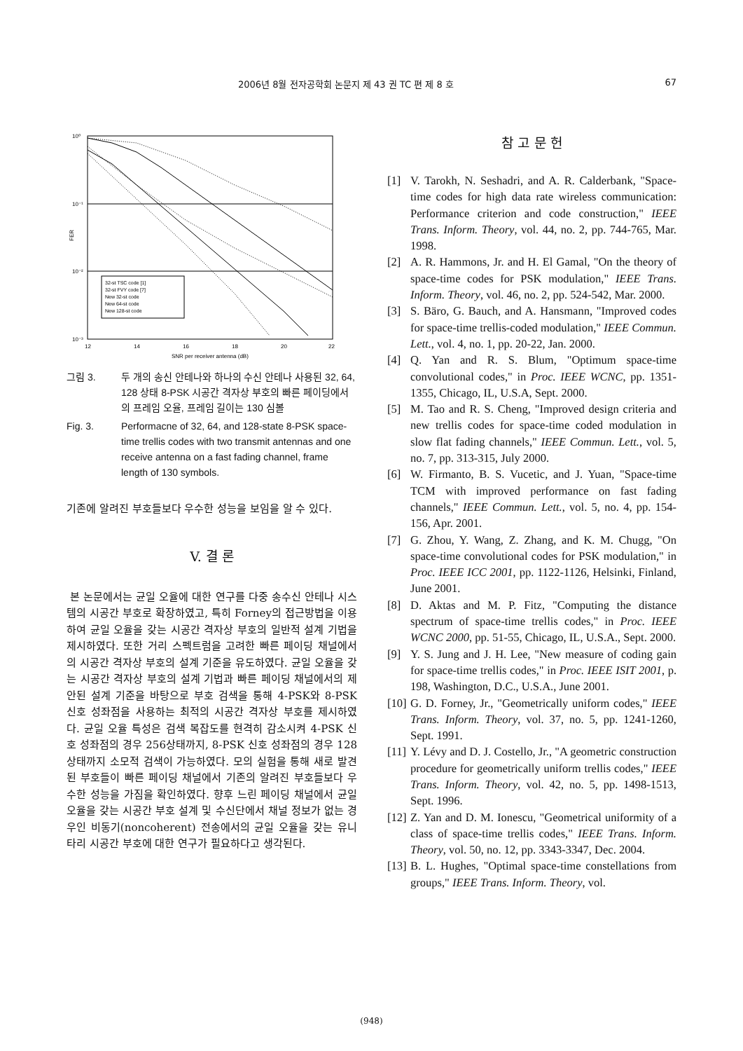2006년 8월 전자공학회 논문지 제 43 권 TC 편 제 8 호 67
10⁰
10⁻¹
10⁻²
10⁻³
FER
32-st TSC code [1]
32-st FVY code [7]
New 32-st code
New 64-st code
New 128-st code
12
14
16
18
20
22
SNR per receiver antenna (dB)
그림 3. 두 개의 송신 안테나와 하나의 수신 안테나 사용된 32, 64, 128 상태 8-PSK 시공간 격자상 부호의 빠른 페이딩에서의 프레임 오율, 프레임 길이는 130 심볼
Fig. 3. Performacne of 32, 64, and 128-state 8-PSK space-time trellis codes with two transmit antennas and one receive antenna on a fast fading channel, frame length of 130 symbols.
기존에 알려진 부호들보다 우수한 성능을 보임을 알 수 있다.
V. 결 론
본 논문에서는 균일 오율에 대한 연구를 다중 송수신 안테나 시스템의 시공간 부호로 확장하였고, 특히 Forney의 접근방법을 이용하여 균일 오율을 갖는 시공간 격자상 부호의 일반적 설계 기법을 제시하였다. 또한 거리 스펙트럼을 고려한 빠른 페이딩 채널에서의 시공간 격자상 부호의 설계 기준을 유도하였다. 균일 오율을 갖는 시공간 격자상 부호의 설계 기법과 빠른 페이딩 채널에서의 제안된 설계 기준을 바탕으로 부호 검색을 통해 4-PSK와 8-PSK 신호 성좌점을 사용하는 최적의 시공간 격자상 부호를 제시하였다. 균일 오율 특성은 검색 복잡도를 현격히 감소시켜 4-PSK 신호 성좌점의 경우 256상태까지, 8-PSK 신호 성좌점의 경우 128 상태까지 소모적 검색이 가능하였다. 모의 실험을 통해 새로 발견된 부호들이 빠른 페이딩 채널에서 기존의 알려진 부호들보다 우수한 성능을 가짐을 확인하였다. 향후 느린 페이딩 채널에서 균일 오율을 갖는 시공간 부호 설계 및 수신단에서 채널 정보가 없는 경우인 비동기(noncoherent) 전송에서의 균일 오율을 갖는 유니타리 시공간 부호에 대한 연구가 필요하다고 생각된다.
참 고 문 헌
[1] V. Tarokh, N. Seshadri, and A. R. Calderbank, "Space-time codes for high data rate wireless communication: Performance criterion and code construction," IEEE Trans. Inform. Theory, vol. 44, no. 2, pp. 744-765, Mar. 1998.
[2] A. R. Hammons, Jr. and H. El Gamal, "On the theory of space-time codes for PSK modulation," IEEE Trans. Inform. Theory, vol. 46, no. 2, pp. 524-542, Mar. 2000.
[3] S. Bäro, G. Bauch, and A. Hansmann, "Improved codes for space-time trellis-coded modulation," IEEE Commun. Lett., vol. 4, no. 1, pp. 20-22, Jan. 2000.
[4] Q. Yan and R. S. Blum, "Optimum space-time convolutional codes," in Proc. IEEE WCNC, pp. 1351-1355, Chicago, IL, U.S.A, Sept. 2000.
[5] M. Tao and R. S. Cheng, "Improved design criteria and new trellis codes for space-time coded modulation in slow flat fading channels," IEEE Commun. Lett., vol. 5, no. 7, pp. 313-315, July 2000.
[6] W. Firmanto, B. S. Vucetic, and J. Yuan, "Space-time TCM with improved performance on fast fading channels," IEEE Commun. Lett., vol. 5, no. 4, pp. 154-156, Apr. 2001.
[7] G. Zhou, Y. Wang, Z. Zhang, and K. M. Chugg, "On space-time convolutional codes for PSK modulation," in Proc. IEEE ICC 2001, pp. 1122-1126, Helsinki, Finland, June 2001.
[8] D. Aktas and M. P. Fitz, "Computing the distance spectrum of space-time trellis codes," in Proc. IEEE WCNC 2000, pp. 51-55, Chicago, IL, U.S.A., Sept. 2000.
[9] Y. S. Jung and J. H. Lee, "New measure of coding gain for space-time trellis codes," in Proc. IEEE ISIT 2001, p. 198, Washington, D.C., U.S.A., June 2001.
[10] G. D. Forney, Jr., "Geometrically uniform codes," IEEE Trans. Inform. Theory, vol. 37, no. 5, pp. 1241-1260, Sept. 1991.
[11] Y. Lévy and D. J. Costello, Jr., "A geometric construction procedure for geometrically uniform trellis codes," IEEE Trans. Inform. Theory, vol. 42, no. 5, pp. 1498-1513, Sept. 1996.
[12] Z. Yan and D. M. Ionescu, "Geometrical uniformity of a class of space-time trellis codes," IEEE Trans. Inform. Theory, vol. 50, no. 12, pp. 3343-3347, Dec. 2004.
[13] B. L. Hughes, "Optimal space-time constellations from groups," IEEE Trans. Inform. Theory, vol.
(948)